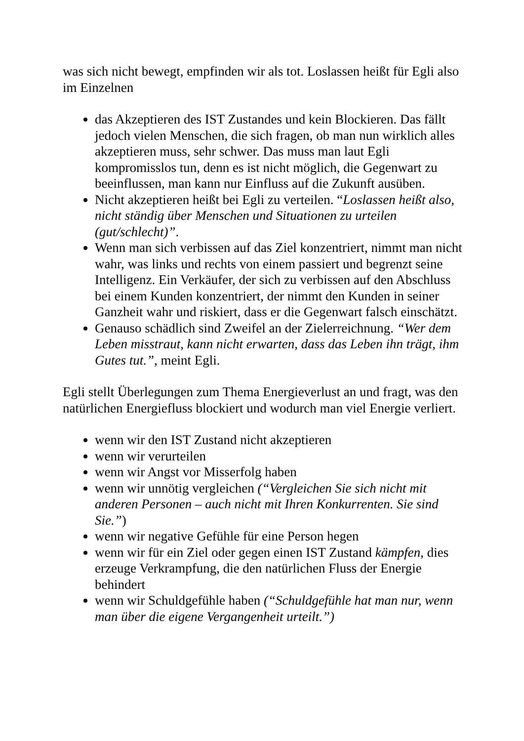was sich nicht bewegt, empfinden wir als tot. Loslassen heißt für Egli also im Einzelnen
das Akzeptieren des IST Zustandes und kein Blockieren. Das fällt jedoch vielen Menschen, die sich fragen, ob man nun wirklich alles akzeptieren muss, sehr schwer. Das muss man laut Egli kompromisslos tun, denn es ist nicht möglich, die Gegenwart zu beeinflussen, man kann nur Einfluss auf die Zukunft ausüben.
Nicht akzeptieren heißt bei Egli zu verteilen. “Loslassen heißt also, nicht ständig über Menschen und Situationen zu urteilen (gut/schlecht)”.
Wenn man sich verbissen auf das Ziel konzentriert, nimmt man nicht wahr, was links und rechts von einem passiert und begrenzt seine Intelligenz. Ein Verkäufer, der sich zu verbissen auf den Abschluss bei einem Kunden konzentriert, der nimmt den Kunden in seiner Ganzheit wahr und riskiert, dass er die Gegenwart falsch einschätzt.
Genauso schädlich sind Zweifel an der Zielerreichnung. “Wer dem Leben misstraut, kann nicht erwarten, dass das Leben ihn trägt, ihm Gutes tut.”, meint Egli.
Egli stellt Überlegungen zum Thema Energieverlust an und fragt, was den natürlichen Energiefluss blockiert und wodurch man viel Energie verliert.
wenn wir den IST Zustand nicht akzeptieren
wenn wir verurteilen
wenn wir Angst vor Misserfolg haben
wenn wir unnötig vergleichen (“Vergleichen Sie sich nicht mit anderen Personen – auch nicht mit Ihren Konkurrenten. Sie sind Sie.”)
wenn wir negative Gefühle für eine Person hegen
wenn wir für ein Ziel oder gegen einen IST Zustand kämpfen, dies erzeuge Verkrampfung, die den natürlichen Fluss der Energie behindert
wenn wir Schuldgefühle haben (“Schuldgefühle hat man nur, wenn man über die eigene Vergangenheit urteilt.”)